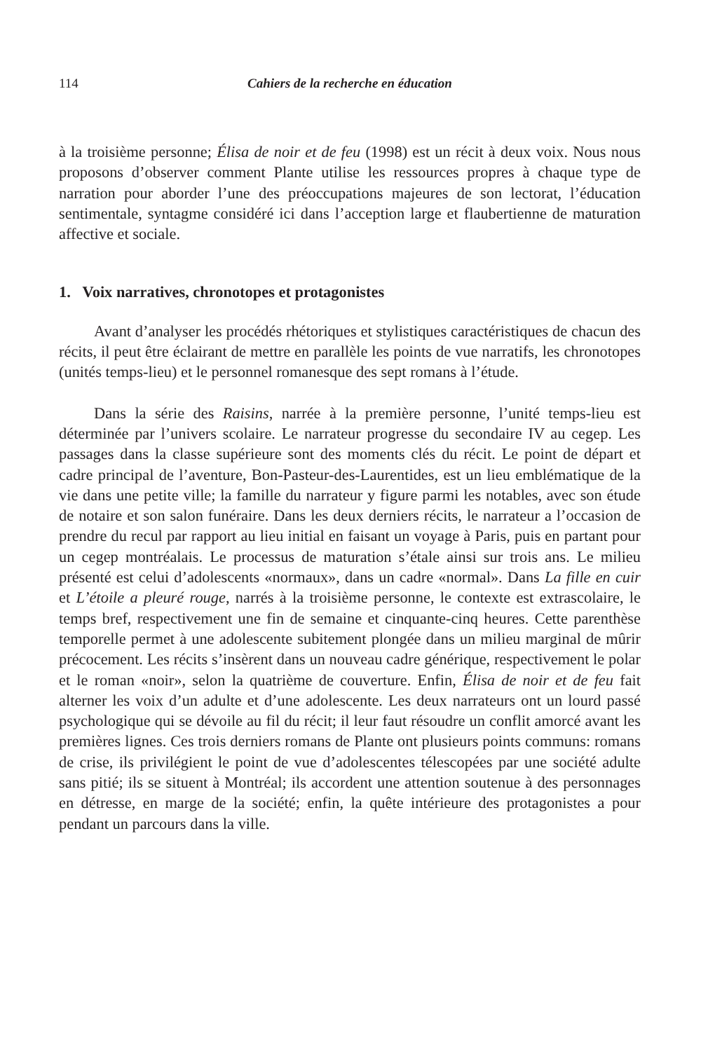114 Cahiers de la recherche en éducation
à la troisième personne; Élisa de noir et de feu (1998) est un récit à deux voix. Nous nous proposons d’observer comment Plante utilise les ressources propres à chaque type de narration pour aborder l’une des préoccupations majeures de son lectorat, l’éducation sentimentale, syntagme considéré ici dans l’acception large et flaubertienne de maturation affective et sociale.
1. Voix narratives, chronotopes et protagonistes
Avant d’analyser les procédés rhétoriques et stylistiques caractéristiques de chacun des récits, il peut être éclairant de mettre en parallèle les points de vue narratifs, les chronotopes (unités temps-lieu) et le personnel romanesque des sept romans à l’étude.
Dans la série des Raisins, narrée à la première personne, l’unité temps-lieu est déterminée par l’univers scolaire. Le narrateur progresse du secondaire IV au cegep. Les passages dans la classe supérieure sont des moments clés du récit. Le point de départ et cadre principal de l’aventure, Bon-Pasteur-des-Laurentides, est un lieu emblématique de la vie dans une petite ville; la famille du narrateur y figure parmi les notables, avec son étude de notaire et son salon funéraire. Dans les deux derniers récits, le narrateur a l’occasion de prendre du recul par rapport au lieu initial en faisant un voyage à Paris, puis en partant pour un cegep montréalais. Le processus de maturation s’étale ainsi sur trois ans. Le milieu présenté est celui d’adolescents «normaux», dans un cadre «normal». Dans La fille en cuir et L’étoile a pleuré rouge, narrés à la troisième personne, le contexte est extrascolaire, le temps bref, respectivement une fin de semaine et cinquante-cinq heures. Cette parenthèse temporelle permet à une adolescente subitement plongée dans un milieu marginal de mûrir précocement. Les récits s’insèrent dans un nouveau cadre générique, respectivement le polar et le roman «noir», selon la quatrième de couverture. Enfin, Élisa de noir et de feu fait alterner les voix d’un adulte et d’une adolescente. Les deux narrateurs ont un lourd passé psychologique qui se dévoile au fil du récit; il leur faut résoudre un conflit amorcé avant les premières lignes. Ces trois derniers romans de Plante ont plusieurs points communs: romans de crise, ils privilégient le point de vue d’adolescentes télescopées par une société adulte sans pitié; ils se situent à Montréal; ils accordent une attention soutenue à des personnages en détresse, en marge de la société; enfin, la quête intérieure des protagonistes a pour pendant un parcours dans la ville.